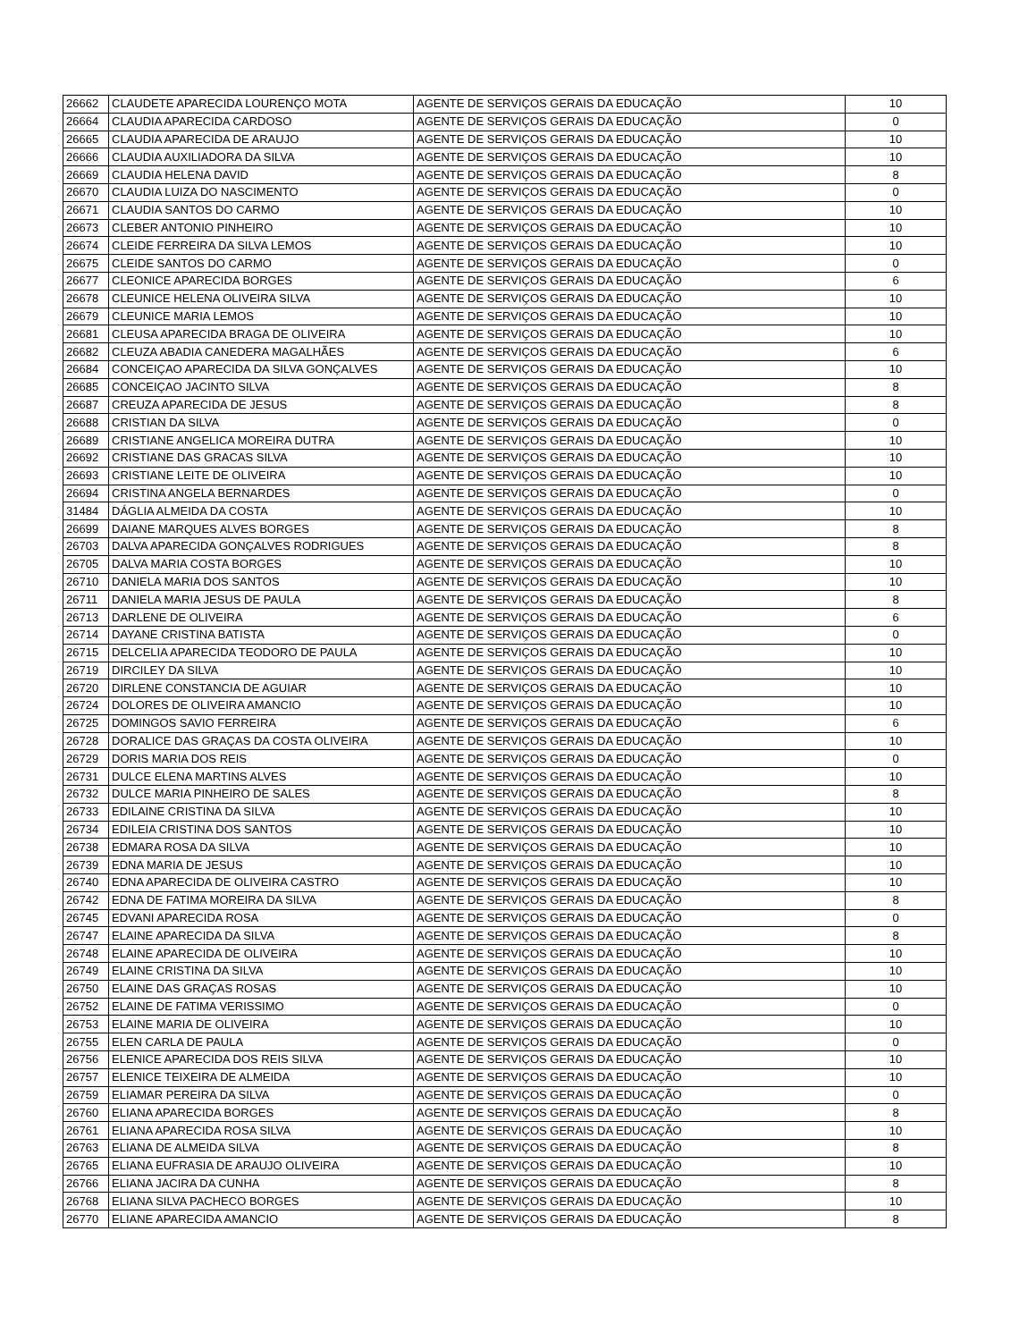| 26662 | CLAUDETE APARECIDA LOURENÇO MOTA | AGENTE DE SERVIÇOS GERAIS DA EDUCAÇÃO | 10 |
| 26664 | CLAUDIA APARECIDA CARDOSO | AGENTE DE SERVIÇOS GERAIS DA EDUCAÇÃO | 0 |
| 26665 | CLAUDIA APARECIDA DE ARAUJO | AGENTE DE SERVIÇOS GERAIS DA EDUCAÇÃO | 10 |
| 26666 | CLAUDIA AUXILIADORA DA SILVA | AGENTE DE SERVIÇOS GERAIS DA EDUCAÇÃO | 10 |
| 26669 | CLAUDIA HELENA DAVID | AGENTE DE SERVIÇOS GERAIS DA EDUCAÇÃO | 8 |
| 26670 | CLAUDIA LUIZA DO NASCIMENTO | AGENTE DE SERVIÇOS GERAIS DA EDUCAÇÃO | 0 |
| 26671 | CLAUDIA SANTOS DO CARMO | AGENTE DE SERVIÇOS GERAIS DA EDUCAÇÃO | 10 |
| 26673 | CLEBER ANTONIO PINHEIRO | AGENTE DE SERVIÇOS GERAIS DA EDUCAÇÃO | 10 |
| 26674 | CLEIDE FERREIRA DA SILVA LEMOS | AGENTE DE SERVIÇOS GERAIS DA EDUCAÇÃO | 10 |
| 26675 | CLEIDE SANTOS DO CARMO | AGENTE DE SERVIÇOS GERAIS DA EDUCAÇÃO | 0 |
| 26677 | CLEONICE APARECIDA BORGES | AGENTE DE SERVIÇOS GERAIS DA EDUCAÇÃO | 6 |
| 26678 | CLEUNICE HELENA OLIVEIRA SILVA | AGENTE DE SERVIÇOS GERAIS DA EDUCAÇÃO | 10 |
| 26679 | CLEUNICE MARIA LEMOS | AGENTE DE SERVIÇOS GERAIS DA EDUCAÇÃO | 10 |
| 26681 | CLEUSA APARECIDA BRAGA DE OLIVEIRA | AGENTE DE SERVIÇOS GERAIS DA EDUCAÇÃO | 10 |
| 26682 | CLEUZA ABADIA CANEDERA MAGALHÃES | AGENTE DE SERVIÇOS GERAIS DA EDUCAÇÃO | 6 |
| 26684 | CONCEIÇAO APARECIDA DA SILVA GONÇALVES | AGENTE DE SERVIÇOS GERAIS DA EDUCAÇÃO | 10 |
| 26685 | CONCEIÇAO JACINTO SILVA | AGENTE DE SERVIÇOS GERAIS DA EDUCAÇÃO | 8 |
| 26687 | CREUZA APARECIDA DE JESUS | AGENTE DE SERVIÇOS GERAIS DA EDUCAÇÃO | 8 |
| 26688 | CRISTIAN DA SILVA | AGENTE DE SERVIÇOS GERAIS DA EDUCAÇÃO | 0 |
| 26689 | CRISTIANE ANGELICA MOREIRA DUTRA | AGENTE DE SERVIÇOS GERAIS DA EDUCAÇÃO | 10 |
| 26692 | CRISTIANE DAS GRACAS SILVA | AGENTE DE SERVIÇOS GERAIS DA EDUCAÇÃO | 10 |
| 26693 | CRISTIANE LEITE DE OLIVEIRA | AGENTE DE SERVIÇOS GERAIS DA EDUCAÇÃO | 10 |
| 26694 | CRISTINA ANGELA BERNARDES | AGENTE DE SERVIÇOS GERAIS DA EDUCAÇÃO | 0 |
| 31484 | DÁGLIA ALMEIDA DA COSTA | AGENTE DE SERVIÇOS GERAIS DA EDUCAÇÃO | 10 |
| 26699 | DAIANE MARQUES ALVES BORGES | AGENTE DE SERVIÇOS GERAIS DA EDUCAÇÃO | 8 |
| 26703 | DALVA APARECIDA GONÇALVES RODRIGUES | AGENTE DE SERVIÇOS GERAIS DA EDUCAÇÃO | 8 |
| 26705 | DALVA MARIA COSTA BORGES | AGENTE DE SERVIÇOS GERAIS DA EDUCAÇÃO | 10 |
| 26710 | DANIELA MARIA DOS SANTOS | AGENTE DE SERVIÇOS GERAIS DA EDUCAÇÃO | 10 |
| 26711 | DANIELA MARIA JESUS DE PAULA | AGENTE DE SERVIÇOS GERAIS DA EDUCAÇÃO | 8 |
| 26713 | DARLENE DE OLIVEIRA | AGENTE DE SERVIÇOS GERAIS DA EDUCAÇÃO | 6 |
| 26714 | DAYANE CRISTINA BATISTA | AGENTE DE SERVIÇOS GERAIS DA EDUCAÇÃO | 0 |
| 26715 | DELCELIA APARECIDA TEODORO DE PAULA | AGENTE DE SERVIÇOS GERAIS DA EDUCAÇÃO | 10 |
| 26719 | DIRCILEY DA SILVA | AGENTE DE SERVIÇOS GERAIS DA EDUCAÇÃO | 10 |
| 26720 | DIRLENE CONSTANCIA DE AGUIAR | AGENTE DE SERVIÇOS GERAIS DA EDUCAÇÃO | 10 |
| 26724 | DOLORES DE OLIVEIRA AMANCIO | AGENTE DE SERVIÇOS GERAIS DA EDUCAÇÃO | 10 |
| 26725 | DOMINGOS SAVIO FERREIRA | AGENTE DE SERVIÇOS GERAIS DA EDUCAÇÃO | 6 |
| 26728 | DORALICE DAS GRAÇAS DA COSTA OLIVEIRA | AGENTE DE SERVIÇOS GERAIS DA EDUCAÇÃO | 10 |
| 26729 | DORIS MARIA DOS REIS | AGENTE DE SERVIÇOS GERAIS DA EDUCAÇÃO | 0 |
| 26731 | DULCE ELENA MARTINS ALVES | AGENTE DE SERVIÇOS GERAIS DA EDUCAÇÃO | 10 |
| 26732 | DULCE MARIA PINHEIRO DE SALES | AGENTE DE SERVIÇOS GERAIS DA EDUCAÇÃO | 8 |
| 26733 | EDILAINE CRISTINA DA SILVA | AGENTE DE SERVIÇOS GERAIS DA EDUCAÇÃO | 10 |
| 26734 | EDILEIA CRISTINA DOS SANTOS | AGENTE DE SERVIÇOS GERAIS DA EDUCAÇÃO | 10 |
| 26738 | EDMARA ROSA DA SILVA | AGENTE DE SERVIÇOS GERAIS DA EDUCAÇÃO | 10 |
| 26739 | EDNA MARIA DE JESUS | AGENTE DE SERVIÇOS GERAIS DA EDUCAÇÃO | 10 |
| 26740 | EDNA APARECIDA DE OLIVEIRA CASTRO | AGENTE DE SERVIÇOS GERAIS DA EDUCAÇÃO | 10 |
| 26742 | EDNA DE FATIMA MOREIRA DA SILVA | AGENTE DE SERVIÇOS GERAIS DA EDUCAÇÃO | 8 |
| 26745 | EDVANI APARECIDA ROSA | AGENTE DE SERVIÇOS GERAIS DA EDUCAÇÃO | 0 |
| 26747 | ELAINE APARECIDA DA SILVA | AGENTE DE SERVIÇOS GERAIS DA EDUCAÇÃO | 8 |
| 26748 | ELAINE APARECIDA DE OLIVEIRA | AGENTE DE SERVIÇOS GERAIS DA EDUCAÇÃO | 10 |
| 26749 | ELAINE CRISTINA DA SILVA | AGENTE DE SERVIÇOS GERAIS DA EDUCAÇÃO | 10 |
| 26750 | ELAINE DAS GRAÇAS ROSAS | AGENTE DE SERVIÇOS GERAIS DA EDUCAÇÃO | 10 |
| 26752 | ELAINE DE FATIMA VERISSIMO | AGENTE DE SERVIÇOS GERAIS DA EDUCAÇÃO | 0 |
| 26753 | ELAINE MARIA DE OLIVEIRA | AGENTE DE SERVIÇOS GERAIS DA EDUCAÇÃO | 10 |
| 26755 | ELEN CARLA DE PAULA | AGENTE DE SERVIÇOS GERAIS DA EDUCAÇÃO | 0 |
| 26756 | ELENICE APARECIDA DOS REIS SILVA | AGENTE DE SERVIÇOS GERAIS DA EDUCAÇÃO | 10 |
| 26757 | ELENICE TEIXEIRA DE ALMEIDA | AGENTE DE SERVIÇOS GERAIS DA EDUCAÇÃO | 10 |
| 26759 | ELIAMAR PEREIRA DA SILVA | AGENTE DE SERVIÇOS GERAIS DA EDUCAÇÃO | 0 |
| 26760 | ELIANA APARECIDA BORGES | AGENTE DE SERVIÇOS GERAIS DA EDUCAÇÃO | 8 |
| 26761 | ELIANA APARECIDA ROSA SILVA | AGENTE DE SERVIÇOS GERAIS DA EDUCAÇÃO | 10 |
| 26763 | ELIANA DE ALMEIDA SILVA | AGENTE DE SERVIÇOS GERAIS DA EDUCAÇÃO | 8 |
| 26765 | ELIANA EUFRASIA DE ARAUJO OLIVEIRA | AGENTE DE SERVIÇOS GERAIS DA EDUCAÇÃO | 10 |
| 26766 | ELIANA JACIRA DA CUNHA | AGENTE DE SERVIÇOS GERAIS DA EDUCAÇÃO | 8 |
| 26768 | ELIANA SILVA PACHECO BORGES | AGENTE DE SERVIÇOS GERAIS DA EDUCAÇÃO | 10 |
| 26770 | ELIANE APARECIDA AMANCIO | AGENTE DE SERVIÇOS GERAIS DA EDUCAÇÃO | 8 |